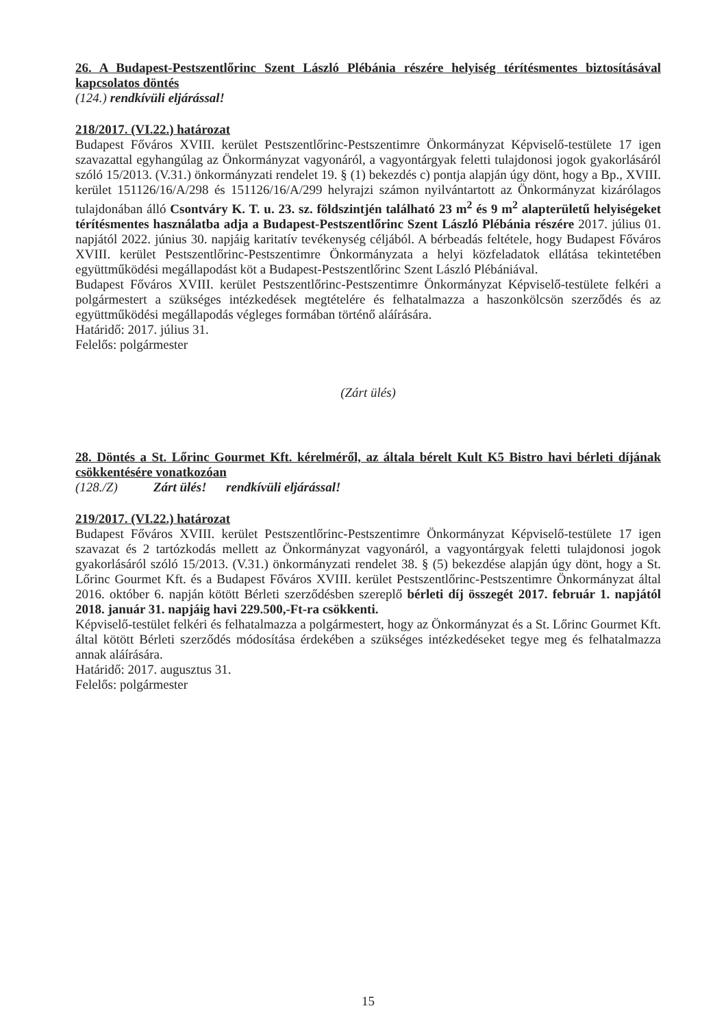26. A Budapest-Pestszentlőrinc Szent László Plébánia részére helyiség térítésmentes biztosításával kapcsolatos döntés
(124.) rendkívüli eljárással!
218/2017. (VI.22.) határozat
Budapest Főváros XVIII. kerület Pestszentlőrinc-Pestszentimre Önkormányzat Képviselő-testülete 17 igen szavazattal egyhangúlag az Önkormányzat vagyonáról, a vagyontárgyak feletti tulajdonosi jogok gyakorlásáról szóló 15/2013. (V.31.) önkormányzati rendelet 19. § (1) bekezdés c) pontja alapján úgy dönt, hogy a Bp., XVIII. kerület 151126/16/A/298 és 151126/16/A/299 helyrajzi számon nyilvántartott az Önkormányzat kizárólagos tulajdonában álló Csontváry K. T. u. 23. sz. földszintjén található 23 m<sup>2</sup> és 9 m<sup>2</sup> alapterületű helyiségeket térítésmentes használatba adja a Budapest-Pestszentlőrinc Szent László Plébánia részére 2017. július 01. napjától 2022. június 30. napjáig karitatív tevékenység céljából. A bérbeadás feltétele, hogy Budapest Főváros XVIII. kerület Pestszentlőrinc-Pestszentimre Önkormányzata a helyi közfeladatok ellátása tekintetében együttműködési megállapodást köt a Budapest-Pestszentlőrinc Szent László Plébániával.
Budapest Főváros XVIII. kerület Pestszentlőrinc-Pestszentimre Önkormányzat Képviselő-testülete felkéri a polgármestert a szükséges intézkedések megtételére és felhatalmazza a haszonkölcsön szerződés és az együttműködési megállapodás végleges formában történő aláírására.
Határidő: 2017. július 31.
Felelős: polgármester
(Zárt ülés)
28. Döntés a St. Lőrinc Gourmet Kft. kérelméről, az általa bérelt Kult K5 Bistro havi bérleti díjának csökkentésére vonatkozóan
(128./Z) Zárt ülés! rendkívüli eljárással!
219/2017. (VI.22.) határozat
Budapest Főváros XVIII. kerület Pestszentlőrinc-Pestszentimre Önkormányzat Képviselő-testülete 17 igen szavazat és 2 tartózkodás mellett az Önkormányzat vagyonáról, a vagyontárgyak feletti tulajdonosi jogok gyakorlásáról szóló 15/2013. (V.31.) önkormányzati rendelet 38. § (5) bekezdése alapján úgy dönt, hogy a St. Lőrinc Gourmet Kft. és a Budapest Főváros XVIII. kerület Pestszentlőrinc-Pestszentimre Önkormányzat által 2016. október 6. napján kötött Bérleti szerződésben szereplő bérleti díj összegét 2017. február 1. napjától 2018. január 31. napjáig havi 229.500,-Ft-ra csökkenti.
Képviselő-testület felkéri és felhatalmazza a polgármestert, hogy az Önkormányzat és a St. Lőrinc Gourmet Kft. által kötött Bérleti szerződés módosítása érdekében a szükséges intézkedéseket tegye meg és felhatalmazza annak aláírására.
Határidő: 2017. augusztus 31.
Felelős: polgármester
15